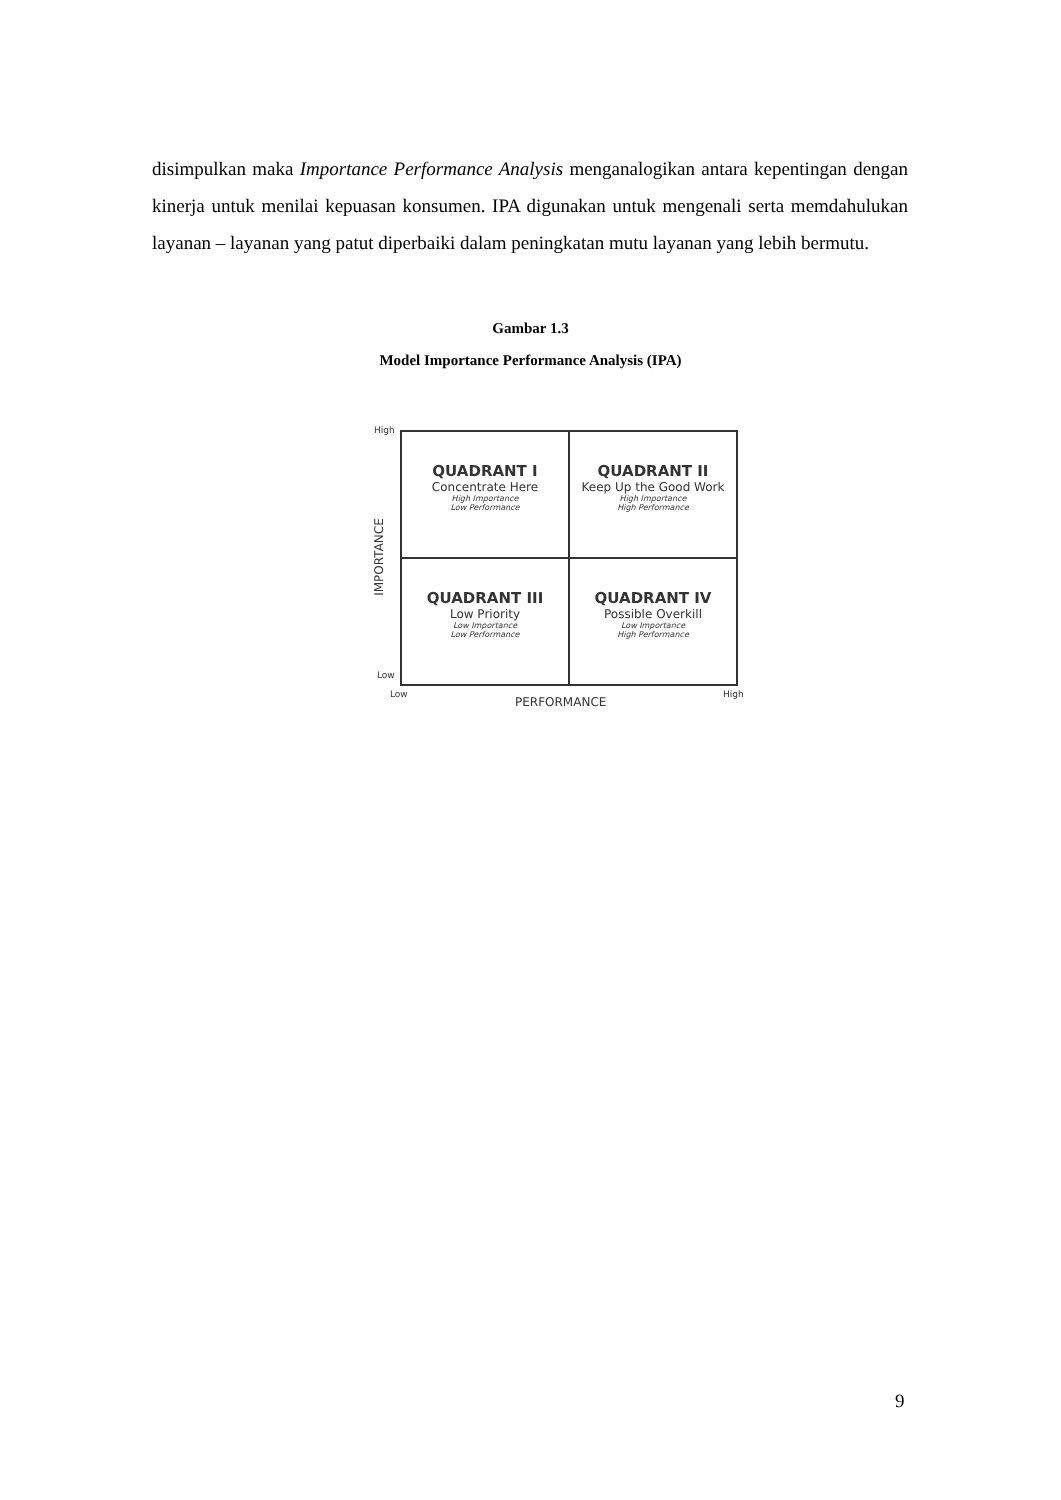disimpulkan maka Importance Performance Analysis menganalogikan antara kepentingan dengan kinerja untuk menilai kepuasan konsumen. IPA digunakan untuk mengenali serta memdahulukan layanan – layanan yang patut diperbaiki dalam peningkatan mutu layanan yang lebih bermutu.
Gambar 1.3
Model Importance Performance Analysis (IPA)
High
IMPORTANCE
QUADRANT I
Concentrate Here
High Importance
Low Performance
QUADRANT II
Keep Up the Good Work
High Importance
High Performance
QUADRANT III
Low Priority
Low Importance
Low Performance
QUADRANT IV
Possible Overkill
Low Importance
High Performance
Low
Low
PERFORMANCE
High
9